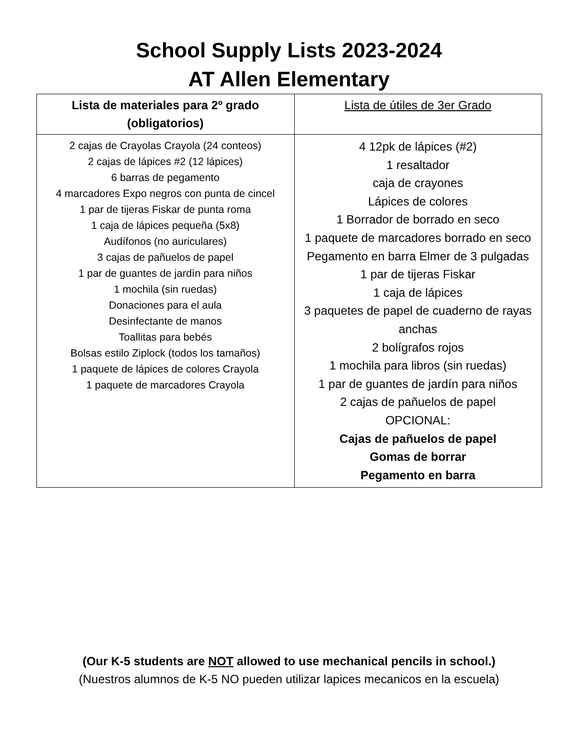School Supply Lists 2023-2024
AT Allen Elementary
| Lista de materiales para 2º grado (obligatorios) | Lista de útiles de 3er Grado |
| --- | --- |
| 2 cajas de Crayolas Crayola (24 conteos) 2 cajas de lápices #2 (12 lápices) 6 barras de pegamento 4 marcadores Expo negros con punta de cincel 1 par de tijeras Fiskar de punta roma 1 caja de lápices pequeña (5x8) Audífonos (no auriculares) 3 cajas de pañuelos de papel 1 par de guantes de jardín para niños 1 mochila (sin ruedas) Donaciones para el aula Desinfectante de manos Toallitas para bebés Bolsas estilo Ziplock (todos los tamaños) 1 paquete de lápices de colores Crayola 1 paquete de marcadores Crayola | 4 12pk de lápices (#2) 1 resaltador caja de crayones Lápices de colores 1 Borrador de borrado en seco 1 paquete de marcadores borrado en seco Pegamento en barra Elmer de 3 pulgadas 1 par de tijeras Fiskar 1 caja de lápices 3 paquetes de papel de cuaderno de rayas anchas 2 bolígrafos rojos 1 mochila para libros (sin ruedas) 1 par de guantes de jardín para niños 2 cajas de pañuelos de papel OPCIONAL: Cajas de pañuelos de papel Gomas de borrar Pegamento en barra |
(Our K-5 students are NOT allowed to use mechanical pencils in school.)
(Nuestros alumnos de K-5 NO pueden utilizar lapices mecanicos en la escuela)